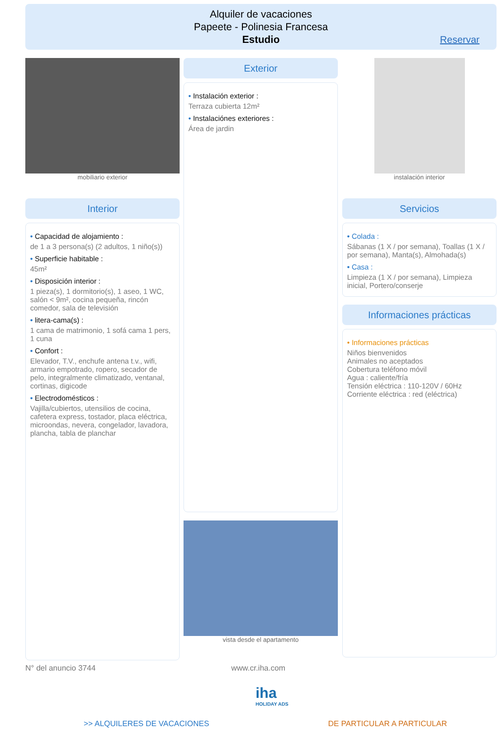Alquiler de vacaciones
Papeete - Polinesia Francesa
Estudio
Reservar
mobiliario exterior
Interior
• Capacidad de alojamiento :
de 1 a 3 persona(s) (2 adultos, 1 niño(s))
• Superficie habitable :
45m²
• Disposición interior :
1 pieza(s), 1 dormitorio(s), 1 aseo, 1 WC, salón < 9m², cocina pequeña, rincón comedor, sala de televisión
• litera-cama(s) :
1 cama de matrimonio, 1 sofá cama 1 pers, 1 cuna
• Confort :
Elevador, T.V., enchufe antena t.v., wifi, armario empotrado, ropero, secador de pelo, integralmente climatizado, ventanal, cortinas, digicode
• Electrodomésticos :
Vajilla/cubiertos, utensilios de cocina, cafetera express, tostador, placa eléctrica, microondas, nevera, congelador, lavadora, plancha, tabla de planchar
Exterior
• Instalación exterior :
Terraza cubierta 12m²
• Instalaciónes exteriores :
Área de jardin
vista desde el apartamento
instalación interior
Servicios
• Colada :
Sábanas (1 X / por semana), Toallas (1 X / por semana), Manta(s), Almohada(s)
• Casa :
Limpieza (1 X / por semana), Limpieza inicial, Portero/conserje
Informaciones prácticas
• Informaciones prácticas
Niños bienvenidos
Animales no aceptados
Cobertura teléfono móvil
Agua : caliente/fría
Tensión eléctrica : 110-120V / 60Hz
Corriente eléctrica : red (eléctrica)
N° del anuncio 3744 www.cr.iha.com
iha
HOLIDAY ADS
>> ALQUILERES DE VACACIONES DE PARTICULAR A PARTICULAR